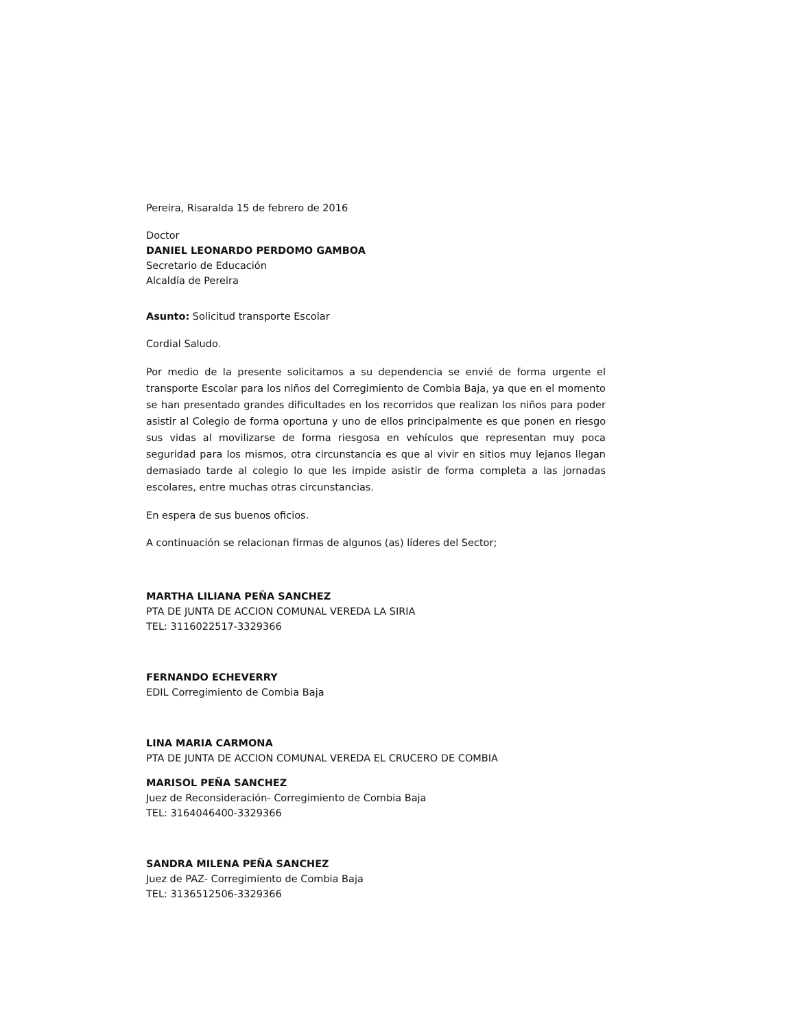Pereira, Risaralda 15 de febrero de 2016
Doctor
DANIEL LEONARDO PERDOMO GAMBOA
Secretario de Educación
Alcaldía de Pereira
Asunto: Solicitud transporte Escolar
Cordial Saludo.
Por medio de la presente solicitamos a su dependencia se envié de forma urgente el transporte Escolar para los niños del Corregimiento de Combia Baja, ya que en el momento se han presentado grandes dificultades en los recorridos que realizan los niños para poder asistir al Colegio de forma oportuna y uno de ellos principalmente es que ponen en riesgo sus vidas al movilizarse de forma riesgosa en vehículos que representan muy poca seguridad para los mismos, otra circunstancia es que al vivir en sitios muy lejanos llegan demasiado tarde al colegio lo que les impide asistir de forma completa a las jornadas escolares, entre muchas otras circunstancias.
En espera de sus buenos oficios.
A continuación se relacionan firmas de algunos (as) líderes del Sector;
MARTHA LILIANA PEÑA SANCHEZ
PTA DE JUNTA DE ACCION COMUNAL VEREDA LA SIRIA
TEL: 3116022517-3329366
FERNANDO ECHEVERRY
EDIL Corregimiento de Combia Baja
LINA MARIA CARMONA
PTA DE JUNTA DE ACCION COMUNAL VEREDA EL CRUCERO DE COMBIA
MARISOL PEÑA SANCHEZ
Juez de Reconsideración- Corregimiento de Combia Baja
TEL: 3164046400-3329366
SANDRA MILENA PEÑA SANCHEZ
Juez de PAZ- Corregimiento de Combia Baja
TEL: 3136512506-3329366